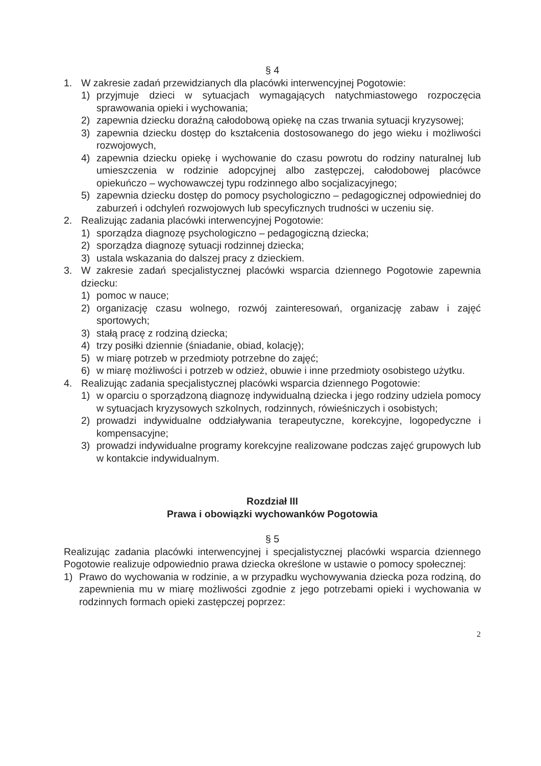§ 4
1. W zakresie zadań przewidzianych dla placówki interwencyjnej Pogotowie:
1) przyjmuje dzieci w sytuacjach wymagających natychmiastowego rozpoczęcia sprawowania opieki i wychowania;
2) zapewnia dziecku doraźną całodobową opiekę na czas trwania sytuacji kryzysowej;
3) zapewnia dziecku dostęp do kształcenia dostosowanego do jego wieku i możliwości rozwojowych,
4) zapewnia dziecku opiekę i wychowanie do czasu powrotu do rodziny naturalnej lub umieszczenia w rodzinie adopcyjnej albo zastępczej, całodobowej placówce opiekuńczo – wychowawczej typu rodzinnego albo socjalizacyjnego;
5) zapewnia dziecku dostęp do pomocy psychologiczno – pedagogicznej odpowiedniej do zaburzeń i odchyleń rozwojowych lub specyficznych trudności w uczeniu się.
2. Realizując zadania placówki interwencyjnej Pogotowie:
1) sporządza diagnozę psychologiczno – pedagogiczną dziecka;
2) sporządza diagnozę sytuacji rodzinnej dziecka;
3) ustala wskazania do dalszej pracy z dzieckiem.
3. W zakresie zadań specjalistycznej placówki wsparcia dziennego Pogotowie zapewnia dziecku:
1) pomoc w nauce;
2) organizację czasu wolnego, rozwój zainteresowań, organizację zabaw i zajęć sportowych;
3) stałą pracę z rodziną dziecka;
4) trzy posiłki dziennie (śniadanie, obiad, kolację);
5) w miarę potrzeb w przedmioty potrzebne do zajęć;
6) w miarę możliwości i potrzeb w odzież, obuwie i inne przedmioty osobistego użytku.
4. Realizując zadania specjalistycznej placówki wsparcia dziennego Pogotowie:
1) w oparciu o sporządzoną diagnozę indywidualną dziecka i jego rodziny udziela pomocy w sytuacjach kryzysowych szkolnych, rodzinnych, rówieśniczych i osobistych;
2) prowadzi indywidualne oddziaływania terapeutyczne, korekcyjne, logopedyczne i kompensacyjne;
3) prowadzi indywidualne programy korekcyjne realizowane podczas zajęć grupowych lub w kontakcie indywidualnym.
Rozdział III
Prawa i obowiązki wychowanków Pogotowia
§ 5
Realizując zadania placówki interwencyjnej i specjalistycznej placówki wsparcia dziennego Pogotowie realizuje odpowiednio prawa dziecka określone w ustawie o pomocy społecznej:
1) Prawo do wychowania w rodzinie, a w przypadku wychowywania dziecka poza rodziną, do zapewnienia mu w miarę możliwości zgodnie z jego potrzebami opieki i wychowania w rodzinnych formach opieki zastępczej poprzez:
2